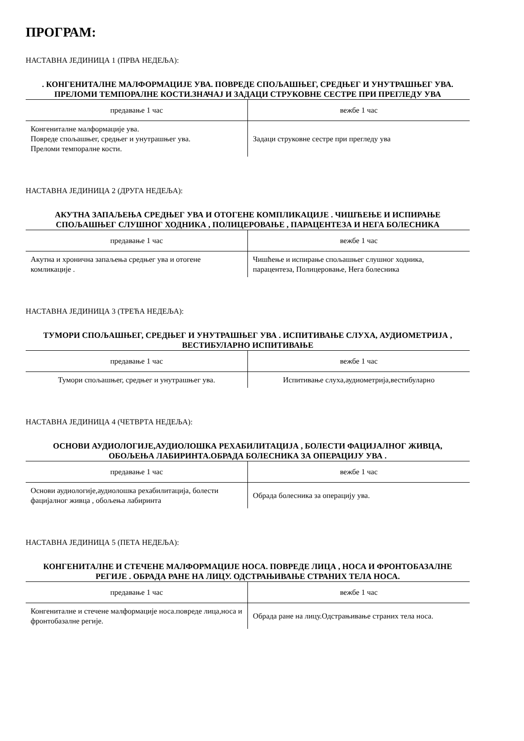ПРОГРАМ:
НАСТАВНА ЈЕДИНИЦА 1 (ПРВА НЕДЕЉА):
. КОНГЕНИТАЛНЕ МАЛФОРМАЦИЈЕ УВА. ПОВРЕДЕ СПОЉАШЊЕГ, СРЕДЊЕГ И УНУТРАШЊЕГ УВА. ПРЕЛОМИ ТЕМПОРАЛНЕ КОСТИ.ЗНАЧАЈ И ЗАДАЦИ СТРУКОВНЕ СЕСТРЕ ПРИ ПРЕГЛЕДУ УВА
| предавање 1 час | вежбе 1 час |
| --- | --- |
| Конгениталне малформације ува. Повреде спољашњег, средњег и унутрашњег ува. Преломи темпоралне кости. | Задаци струковне сестре при прегледу ува |
НАСТАВНА ЈЕДИНИЦА 2 (ДРУГА НЕДЕЉА):
АКУТНА ЗАПАЉЕЊА СРЕДЊЕГ УВА И ОТОГЕНЕ КОМПЛИКАЦИЈЕ . ЧИШЋЕЊЕ И ИСПИРАЊЕ СПОЉАШЊЕГ СЛУШНОГ ХОДНИКА , ПОЛИЦЕРОВАЊЕ , ПАРАЦЕНТЕЗА И НЕГА БОЛЕСНИКА
| предавање 1 час | вежбе 1 час |
| --- | --- |
| Акутна и хронична запаљења средњег ува и отогене комликације . | Чишћење и испирање спољашњег слушног ходника, парацентеза, Полицеровање, Нега болесника |
НАСТАВНА ЈЕДИНИЦА 3 (ТРЕЋА НЕДЕЉА):
ТУМОРИ СПОЉАШЊЕГ, СРЕДЊЕГ И УНУТРАШЊЕГ УВА . ИСПИТИВАЊЕ СЛУХА, АУДИОМЕТРИЈА , ВЕСТИБУЛАРНО ИСПИТИВАЊЕ
| предавање 1 час | вежбе 1 час |
| --- | --- |
| Тумори спољашњег, средњег и унутрашњег ува. | Испитивање слуха,аудиометрија,вестибуларно |
НАСТАВНА ЈЕДИНИЦА 4 (ЧЕТВРТА НЕДЕЉА):
ОСНОВИ АУДИОЛОГИЈЕ,АУДИОЛОШКА РЕХАБИЛИТАЦИЈА , БОЛЕСТИ ФАЦИЈАЛНОГ ЖИВЦА, ОБОЉЕЊА ЛАБИРИНТА.ОБРАДА БОЛЕСНИКА ЗА ОПЕРАЦИЈУ УВА .
| предавање 1 час | вежбе 1 час |
| --- | --- |
| Основи аудиологије,аудиолошка рехабилитација, болести фацијалног живца , обољења лабиринта | Обрада болесника за операцију ува. |
НАСТАВНА ЈЕДИНИЦА 5 (ПЕТА НЕДЕЉА):
КОНГЕНИТАЛНЕ И СТЕЧЕНЕ МАЛФОРМАЦИЈЕ НОСА. ПОВРЕДЕ ЛИЦА , НОСА И ФРОНТОБАЗАЛНЕ РЕГИЈЕ . ОБРАДА РАНЕ НА ЛИЦУ. ОДСТРАЊИВАЊЕ СТРАНИХ ТЕЛА НОСА.
| предавање 1 час | вежбе 1 час |
| --- | --- |
| Конгениталне и стечене малформације носа.повреде лица,носа и фронтобазалне регије. | Обрада ране на лицу.Одстрањивање страних тела носа. |